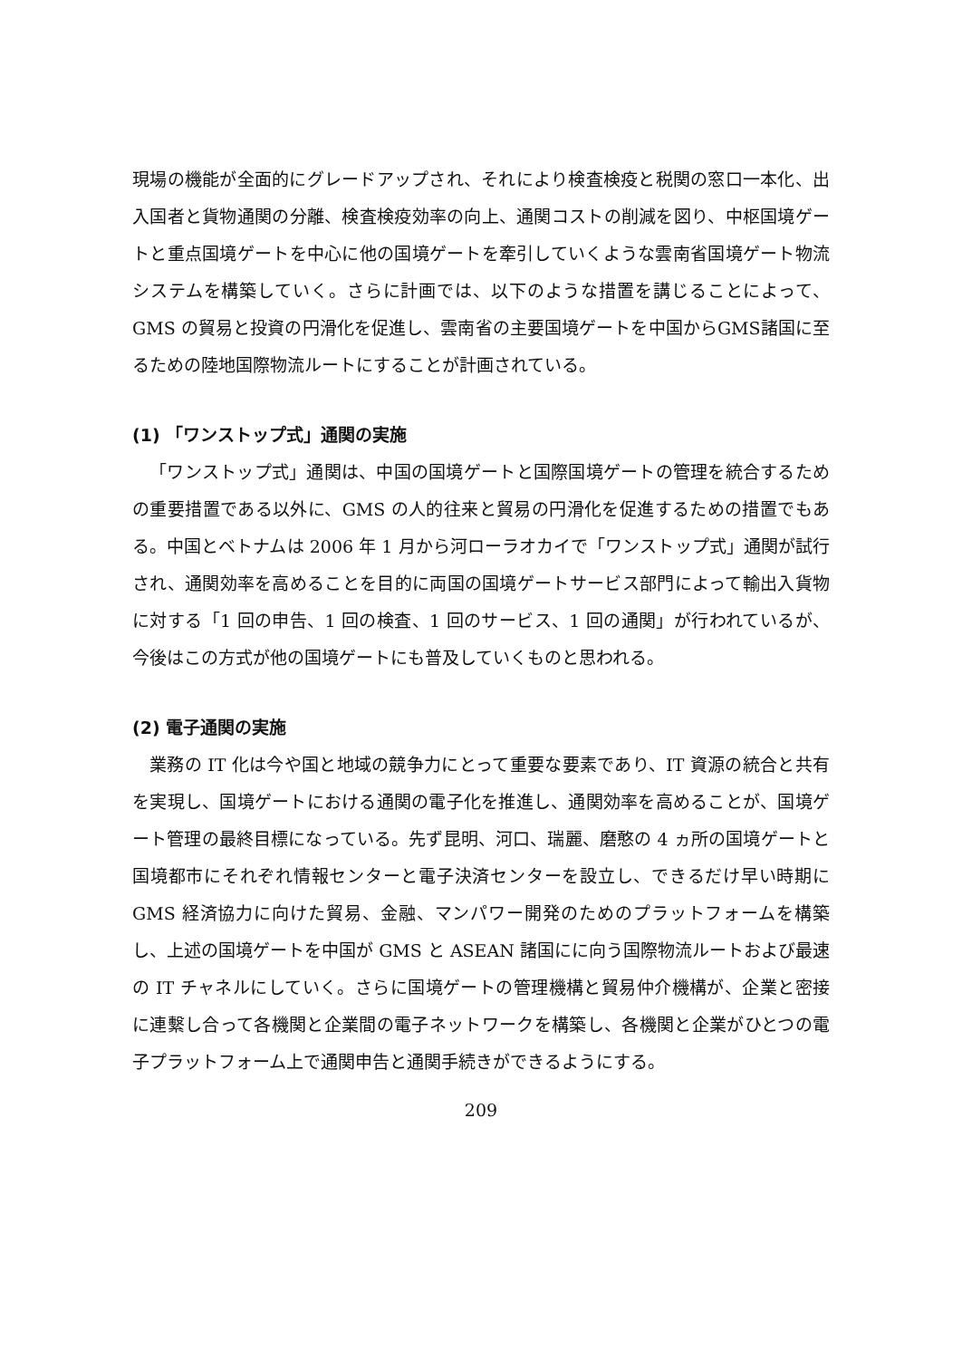現場の機能が全面的にグレードアップされ、それにより検査検疫と税関の窓口一本化、出入国者と貨物通関の分離、検査検疫効率の向上、通関コストの削減を図り、中枢国境ゲートと重点国境ゲートを中心に他の国境ゲートを牽引していくような雲南省国境ゲート物流システムを構築していく。さらに計画では、以下のような措置を講じることによって、GMS の貿易と投資の円滑化を促進し、雲南省の主要国境ゲートを中国からGMS諸国に至るための陸地国際物流ルートにすることが計画されている。
(1) 「ワンストップ式」通関の実施
「ワンストップ式」通関は、中国の国境ゲートと国際国境ゲートの管理を統合するための重要措置である以外に、GMS の人的往来と貿易の円滑化を促進するための措置でもある。中国とベトナムは 2006 年 1 月から河ローラオカイで「ワンストップ式」通関が試行され、通関効率を高めることを目的に両国の国境ゲートサービス部門によって輸出入貨物に対する「1 回の申告、1 回の検査、1 回のサービス、1 回の通関」が行われているが、今後はこの方式が他の国境ゲートにも普及していくものと思われる。
(2) 電子通関の実施
業務の IT 化は今や国と地域の競争力にとって重要な要素であり、IT 資源の統合と共有を実現し、国境ゲートにおける通関の電子化を推進し、通関効率を高めることが、国境ゲート管理の最終目標になっている。先ず昆明、河口、瑞麗、磨憨の 4 ヵ所の国境ゲートと国境都市にそれぞれ情報センターと電子決済センターを設立し、できるだけ早い時期に GMS 経済協力に向けた貿易、金融、マンパワー開発のためのプラットフォームを構築し、上述の国境ゲートを中国が GMS と ASEAN 諸国にに向う国際物流ルートおよび最速の IT チャネルにしていく。さらに国境ゲートの管理機構と貿易仲介機構が、企業と密接に連繫し合って各機関と企業間の電子ネットワークを構築し、各機関と企業がひとつの電子プラットフォーム上で通関申告と通関手続きができるようにする。
209